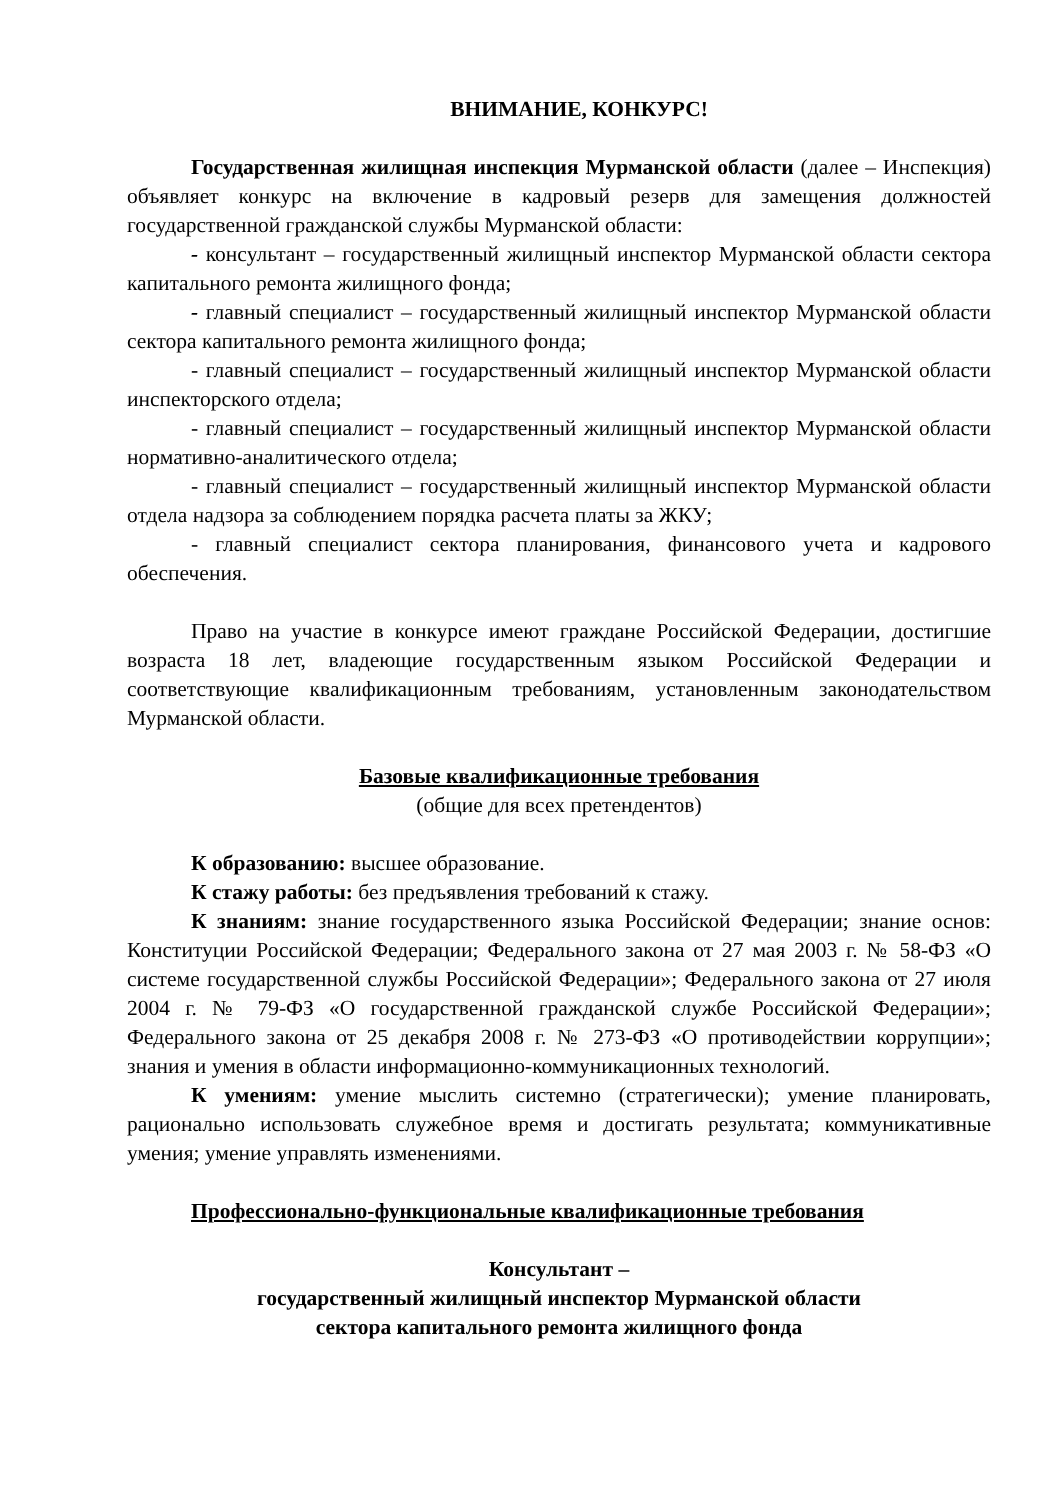ВНИМАНИЕ, КОНКУРС!
Государственная жилищная инспекция Мурманской области (далее – Инспекция) объявляет конкурс на включение в кадровый резерв для замещения должностей государственной гражданской службы Мурманской области:
- консультант – государственный жилищный инспектор Мурманской области сектора капитального ремонта жилищного фонда;
- главный специалист – государственный жилищный инспектор Мурманской области сектора капитального ремонта жилищного фонда;
- главный специалист – государственный жилищный инспектор Мурманской области инспекторского отдела;
- главный специалист – государственный жилищный инспектор Мурманской области нормативно-аналитического отдела;
- главный специалист – государственный жилищный инспектор Мурманской области отдела надзора за соблюдением порядка расчета платы за ЖКУ;
- главный специалист сектора планирования, финансового учета и кадрового обеспечения.
Право на участие в конкурсе имеют граждане Российской Федерации, достигшие возраста 18 лет, владеющие государственным языком Российской Федерации и соответствующие квалификационным требованиям, установленным законодательством Мурманской области.
Базовые квалификационные требования
(общие для всех претендентов)
К образованию: высшее образование.
К стажу работы: без предъявления требований к стажу.
К знаниям: знание государственного языка Российской Федерации; знание основ: Конституции Российской Федерации; Федерального закона от 27 мая 2003 г. № 58-ФЗ «О системе государственной службы Российской Федерации»; Федерального закона от 27 июля 2004 г. № 79-ФЗ «О государственной гражданской службе Российской Федерации»; Федерального закона от 25 декабря 2008 г. № 273-ФЗ «О противодействии коррупции»; знания и умения в области информационно-коммуникационных технологий.
К умениям: умение мыслить системно (стратегически); умение планировать, рационально использовать служебное время и достигать результата; коммуникативные умения; умение управлять изменениями.
Профессионально-функциональные квалификационные требования
Консультант –
государственный жилищный инспектор Мурманской области
сектора капитального ремонта жилищного фонда